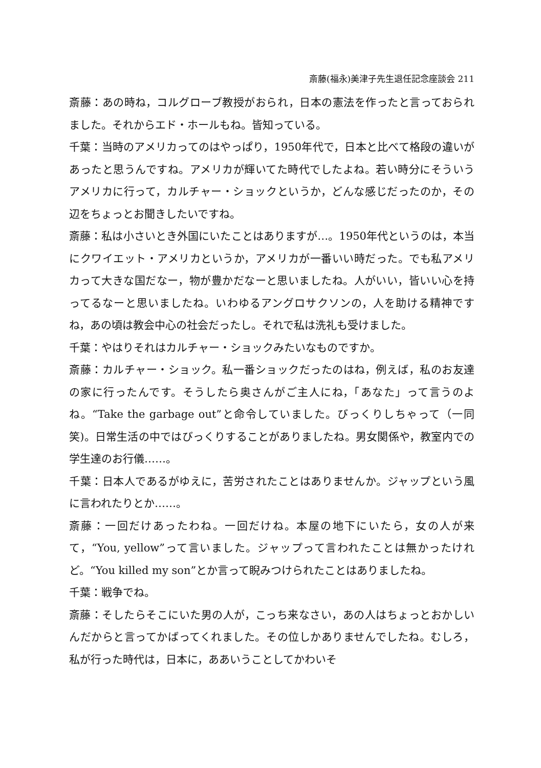斎藤(福永)美津子先生退任記念座談会 211
斎藤：あの時ね，コルグローブ教授がおられ，日本の憲法を作ったと言っておられました。それからエド・ホールもね。皆知っている。
千葉：当時のアメリカってのはやっぱり，1950年代で，日本と比べて格段の違いがあったと思うんですね。アメリカが輝いてた時代でしたよね。若い時分にそういうアメリカに行って，カルチャー・ショックというか，どんな感じだったのか，その辺をちょっとお聞きしたいですね。
斎藤：私は小さいとき外国にいたことはありますが…。1950年代というのは，本当にクワイエット・アメリカというか，アメリカが一番いい時だった。でも私アメリカって大きな国だなー，物が豊かだなーと思いましたね。人がいい，皆いい心を持ってるなーと思いましたね。いわゆるアングロサクソンの，人を助ける精神ですね，あの頃は教会中心の社会だったし。それで私は洗礼も受けました。
千葉：やはりそれはカルチャー・ショックみたいなものですか。
斎藤：カルチャー・ショック。私一番ショックだったのはね，例えば，私のお友達の家に行ったんです。そうしたら奥さんがご主人にね，「あなた」って言うのよね。“Take the garbage out”と命令していました。びっくりしちゃって（一同笑)。日常生活の中ではびっくりすることがありましたね。男女関係や，教室内での学生達のお行儀……。
千葉：日本人であるがゆえに，苦労されたことはありませんか。ジャップという風に言われたりとか……。
斎藤：一回だけあったわね。一回だけね。本屋の地下にいたら，女の人が来て，“You, yellow”って言いました。ジャップって言われたことは無かったけれど。“You killed my son”とか言って睨みつけられたことはありましたね。
千葉：戦争でね。
斎藤：そしたらそこにいた男の人が，こっち来なさい，あの人はちょっとおかしいんだからと言ってかばってくれました。その位しかありませんでしたね。むしろ，私が行った時代は，日本に，ああいうことしてかわいそ